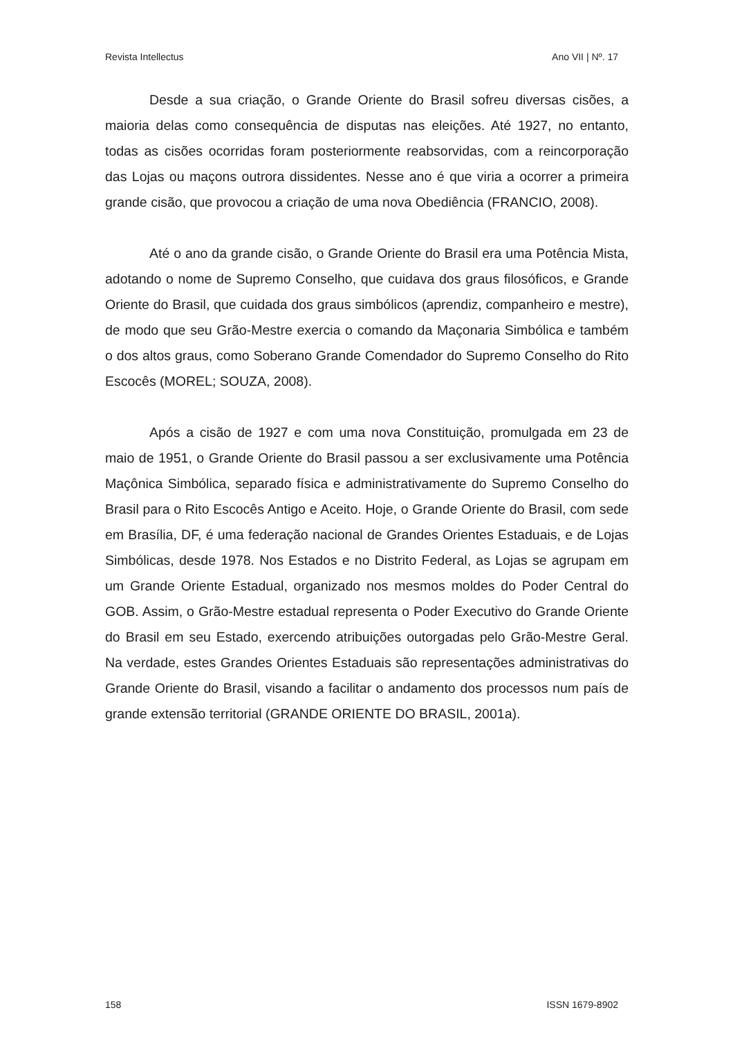Revista Intellectus Ano VII | Nº. 17
Desde a sua criação, o Grande Oriente do Brasil sofreu diversas cisões, a maioria delas como consequência de disputas nas eleições. Até 1927, no entanto, todas as cisões ocorridas foram posteriormente reabsorvidas, com a reincorporação das Lojas ou maçons outrora dissidentes. Nesse ano é que viria a ocorrer a primeira grande cisão, que provocou a criação de uma nova Obediência (FRANCIO, 2008).
Até o ano da grande cisão, o Grande Oriente do Brasil era uma Potência Mista, adotando o nome de Supremo Conselho, que cuidava dos graus filosóficos, e Grande Oriente do Brasil, que cuidada dos graus simbólicos (aprendiz, companheiro e mestre), de modo que seu Grão-Mestre exercia o comando da Maçonaria Simbólica e também o dos altos graus, como Soberano Grande Comendador do Supremo Conselho do Rito Escocês (MOREL; SOUZA, 2008).
Após a cisão de 1927 e com uma nova Constituição, promulgada em 23 de maio de 1951, o Grande Oriente do Brasil passou a ser exclusivamente uma Potência Maçônica Simbólica, separado física e administrativamente do Supremo Conselho do Brasil para o Rito Escocês Antigo e Aceito. Hoje, o Grande Oriente do Brasil, com sede em Brasília, DF, é uma federação nacional de Grandes Orientes Estaduais, e de Lojas Simbólicas, desde 1978. Nos Estados e no Distrito Federal, as Lojas se agrupam em um Grande Oriente Estadual, organizado nos mesmos moldes do Poder Central do GOB. Assim, o Grão-Mestre estadual representa o Poder Executivo do Grande Oriente do Brasil em seu Estado, exercendo atribuições outorgadas pelo Grão-Mestre Geral. Na verdade, estes Grandes Orientes Estaduais são representações administrativas do Grande Oriente do Brasil, visando a facilitar o andamento dos processos num país de grande extensão territorial (GRANDE ORIENTE DO BRASIL, 2001a).
158 ISSN 1679-8902